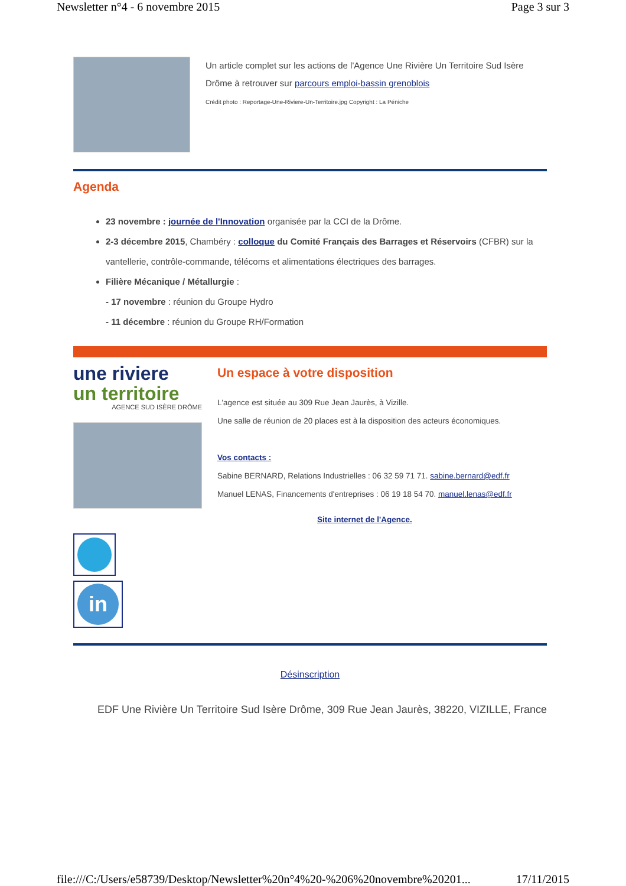Newsletter n°4 - 6 novembre 2015 Page 3 sur 3
Un article complet sur les actions de l'Agence Une Rivière Un Territoire Sud Isère Drôme à retrouver sur parcours emploi-bassin grenoblois
Crédit photo : Reportage-Une-Riviere-Un-Territoire.jpg Copyright : La Péniche
Agenda
23 novembre : journée de l'Innovation organisée par la CCI de la Drôme.
2-3 décembre 2015, Chambéry : colloque du Comité Français des Barrages et Réservoirs (CFBR) sur la vantellerie, contrôle-commande, télécoms et alimentations électriques des barrages.
Filière Mécanique / Métallurgie :
- 17 novembre : réunion du Groupe Hydro
- 11 décembre : réunion du Groupe RH/Formation
une riviere
un territoire
AGENCE SUD ISÈRE DRÔME
Un espace à votre disposition
L'agence est située au 309 Rue Jean Jaurès, à Vizille.
Une salle de réunion de 20 places est à la disposition des acteurs économiques.
Vos contacts :
Sabine BERNARD, Relations Industrielles : 06 32 59 71 71. sabine.bernard@edf.fr
Manuel LENAS, Financements d'entreprises : 06 19 18 54 70. manuel.lenas@edf.fr
Site internet de l'Agence.
in
Désinscription
EDF Une Rivière Un Territoire Sud Isère Drôme, 309 Rue Jean Jaurès, 38220, VIZILLE, France
file:///C:/Users/e58739/Desktop/Newsletter%20n°4%20-%206%20novembre%20201... 17/11/2015